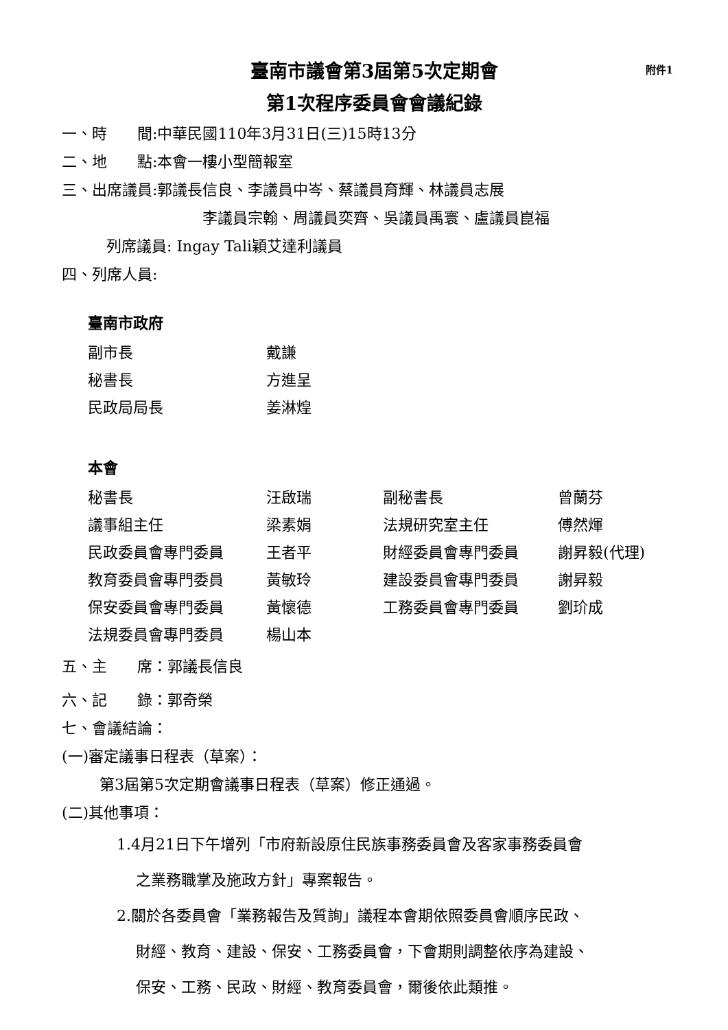臺南市議會第3屆第5次定期會 附件1
第1次程序委員會會議紀錄
一、時　　間:中華民國110年3月31日(三)15時13分
二、地　　點:本會一樓小型簡報室
三、出席議員:郭議長信良、李議員中岑、蔡議員育輝、林議員志展
李議員宗翰、周議員奕齊、吳議員禹寰、盧議員崑福
列席議員: Ingay Tali穎艾達利議員
四、列席人員:
臺南市政府
| 副市長 | 戴謙 |
| 秘書長 | 方進呈 |
| 民政局局長 | 姜淋煌 |
本會
| 秘書長 | 汪啟瑞 | 副秘書長 | 曾蘭芬 |
| 議事組主任 | 梁素娟 | 法規研究室主任 | 傅然煇 |
| 民政委員會專門委員 | 王者平 | 財經委員會專門委員 | 謝昇毅(代理) |
| 教育委員會專門委員 | 黃敏玲 | 建設委員會專門委員 | 謝昇毅 |
| 保安委員會專門委員 | 黃懷德 | 工務委員會專門委員 | 劉玠成 |
| 法規委員會專門委員 | 楊山本 | | |
五、主　　席：郭議長信良
六、記　　錄：郭奇榮
七、會議結論：
(一)審定議事日程表（草案）：
第3屆第5次定期會議事日程表（草案）修正通過。
(二)其他事項：
1.4月21日下午增列「市府新設原住民族事務委員會及客家事務委員會
之業務職掌及施政方針」專案報告。
2.關於各委員會「業務報告及質詢」議程本會期依照委員會順序民政、
財經、教育、建設、保安、工務委員會，下會期則調整依序為建設、
保安、工務、民政、財經、教育委員會，爾後依此類推。